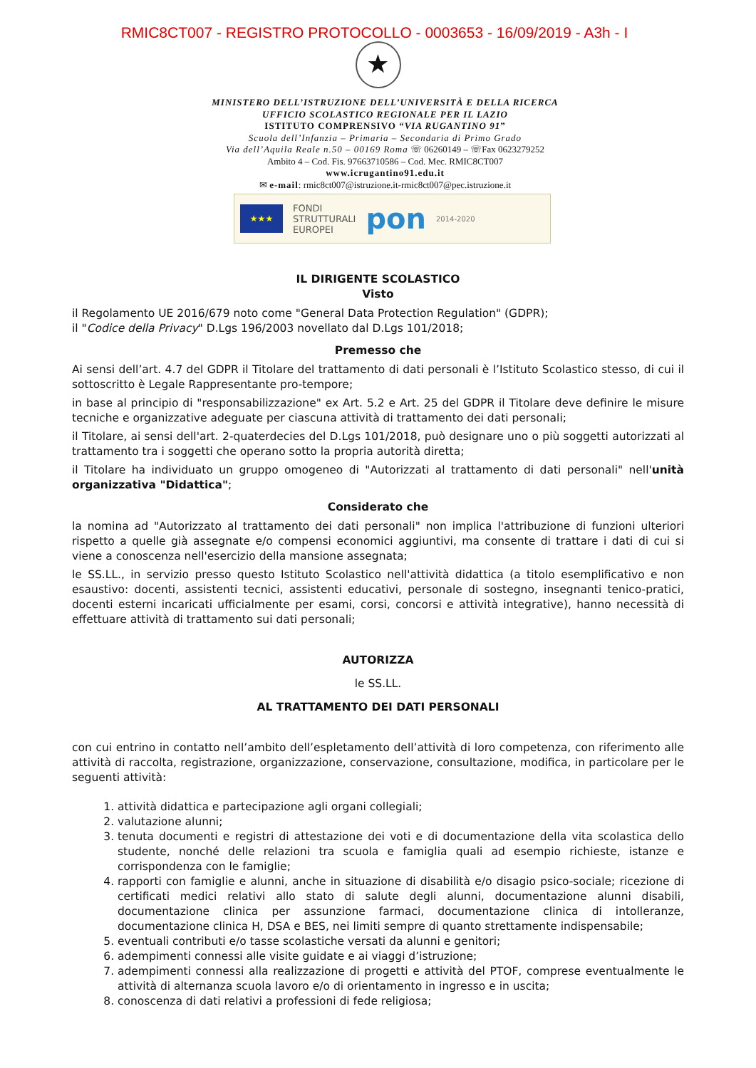RMIC8CT007 - REGISTRO PROTOCOLLO - 0003653 - 16/09/2019 - A3h - I
★
MINISTERO DELL’ISTRUZIONE DELL’UNIVERSITÀ E DELLA RICERCA
UFFICIO SCOLASTICO REGIONALE PER IL LAZIO
ISTITUTO COMPRENSIVO “VIA RUGANTINO 91”
Scuola dell’Infanzia – Primaria – Secondaria di Primo Grado
Via dell’Aquila Reale n.50 – 00169 Roma ☏ 06260149 – ☏Fax 0623279252
Ambito 4 – Cod. Fis. 97663710586 – Cod. Mec. RMIC8CT007
www.icrugantino91.edu.it
✉ e-mail: rmic8ct007@istruzione.it-rmic8ct007@pec.istruzione.it
★★★
FONDI
STRUTTURALI
EUROPEI
pon
2014-2020
IL DIRIGENTE SCOLASTICO
Visto
il Regolamento UE 2016/679 noto come "General Data Protection Regulation" (GDPR);
il "Codice della Privacy" D.Lgs 196/2003 novellato dal D.Lgs 101/2018;
Premesso che
Ai sensi dell’art. 4.7 del GDPR il Titolare del trattamento di dati personali è l’Istituto Scolastico stesso, di cui il sottoscritto è Legale Rappresentante pro-tempore;
in base al principio di "responsabilizzazione" ex Art. 5.2 e Art. 25 del GDPR il Titolare deve definire le misure tecniche e organizzative adeguate per ciascuna attività di trattamento dei dati personali;
il Titolare, ai sensi dell'art. 2-quaterdecies del D.Lgs 101/2018, può designare uno o più soggetti autorizzati al trattamento tra i soggetti che operano sotto la propria autorità diretta;
il Titolare ha individuato un gruppo omogeneo di "Autorizzati al trattamento di dati personali" nell'unità organizzativa "Didattica";
Considerato che
la nomina ad "Autorizzato al trattamento dei dati personali" non implica l'attribuzione di funzioni ulteriori rispetto a quelle già assegnate e/o compensi economici aggiuntivi, ma consente di trattare i dati di cui si viene a conoscenza nell'esercizio della mansione assegnata;
le SS.LL., in servizio presso questo Istituto Scolastico nell'attività didattica (a titolo esemplificativo e non esaustivo: docenti, assistenti tecnici, assistenti educativi, personale di sostegno, insegnanti tenico-pratici, docenti esterni incaricati ufficialmente per esami, corsi, concorsi e attività integrative), hanno necessità di effettuare attività di trattamento sui dati personali;
AUTORIZZA
le SS.LL.
AL TRATTAMENTO DEI DATI PERSONALI
con cui entrino in contatto nell’ambito dell’espletamento dell’attività di loro competenza, con riferimento alle attività di raccolta, registrazione, organizzazione, conservazione, consultazione, modifica, in particolare per le seguenti attività:
1. attività didattica e partecipazione agli organi collegiali;
2. valutazione alunni;
3. tenuta documenti e registri di attestazione dei voti e di documentazione della vita scolastica dello studente, nonché delle relazioni tra scuola e famiglia quali ad esempio richieste, istanze e corrispondenza con le famiglie;
4. rapporti con famiglie e alunni, anche in situazione di disabilità e/o disagio psico-sociale; ricezione di certificati medici relativi allo stato di salute degli alunni, documentazione alunni disabili, documentazione clinica per assunzione farmaci, documentazione clinica di intolleranze, documentazione clinica H, DSA e BES, nei limiti sempre di quanto strettamente indispensabile;
5. eventuali contributi e/o tasse scolastiche versati da alunni e genitori;
6. adempimenti connessi alle visite guidate e ai viaggi d’istruzione;
7. adempimenti connessi alla realizzazione di progetti e attività del PTOF, comprese eventualmente le attività di alternanza scuola lavoro e/o di orientamento in ingresso e in uscita;
8. conoscenza di dati relativi a professioni di fede religiosa;